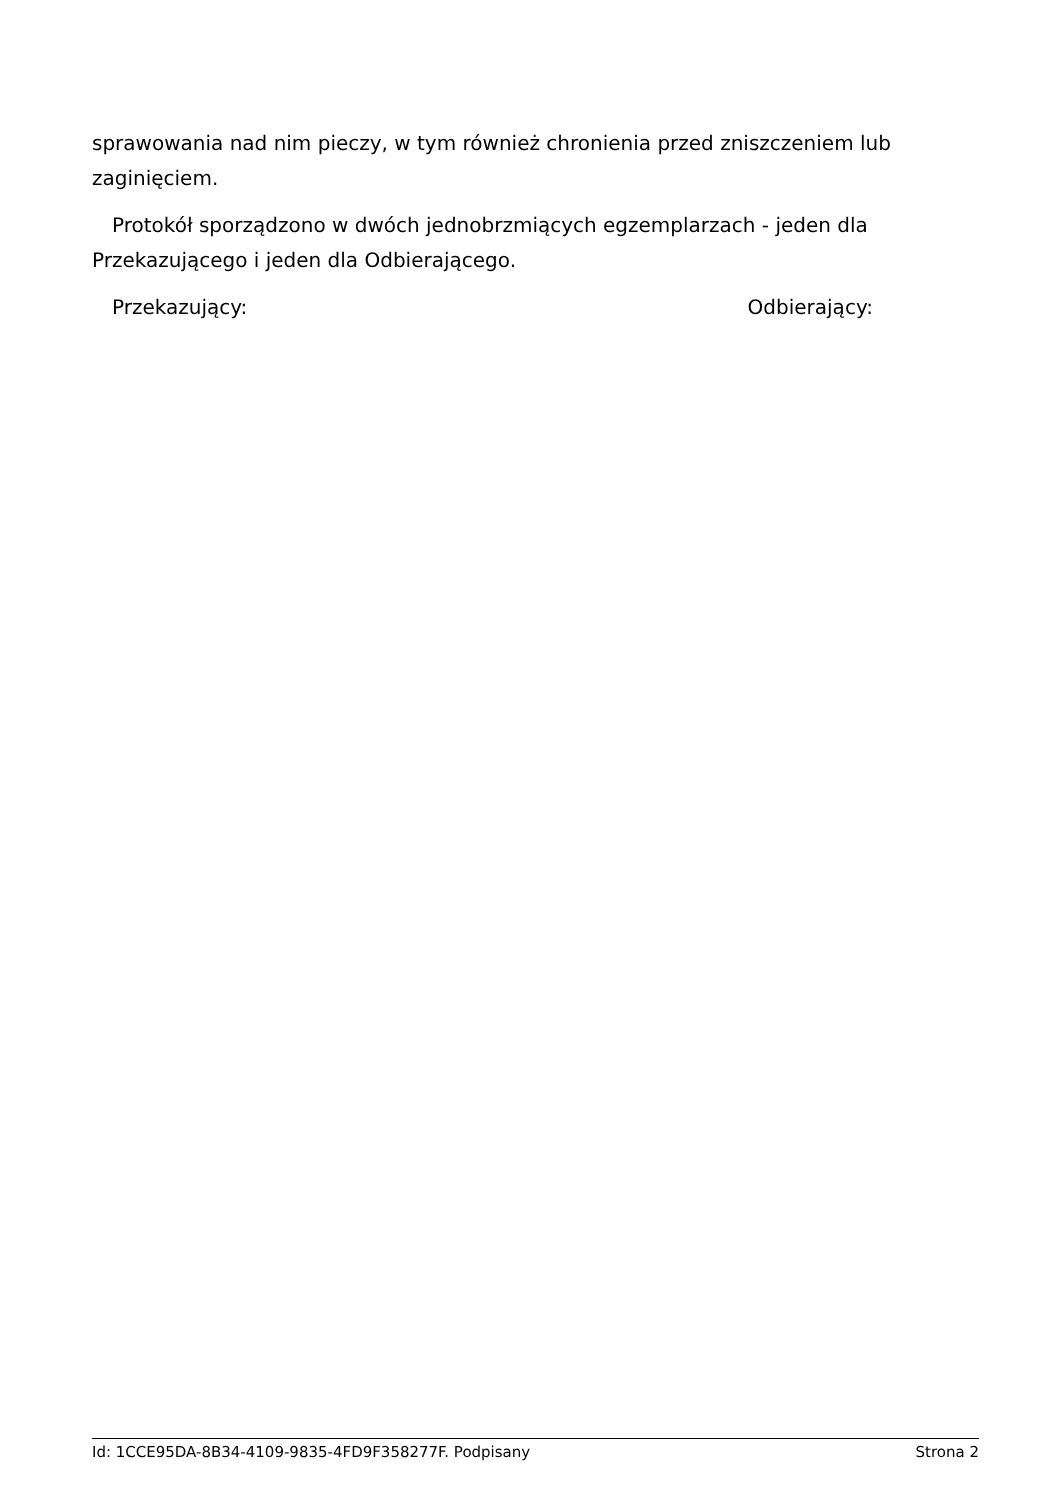sprawowania nad nim pieczy, w tym również chronienia przed zniszczeniem lub zaginięciem.
Protokół sporządzono w dwóch jednobrzmiących egzemplarzach - jeden dla Przekazującego i jeden dla Odbierającego.
Przekazujący: Odbierający:
Id: 1CCE95DA-8B34-4109-9835-4FD9F358277F. Podpisany Strona 2